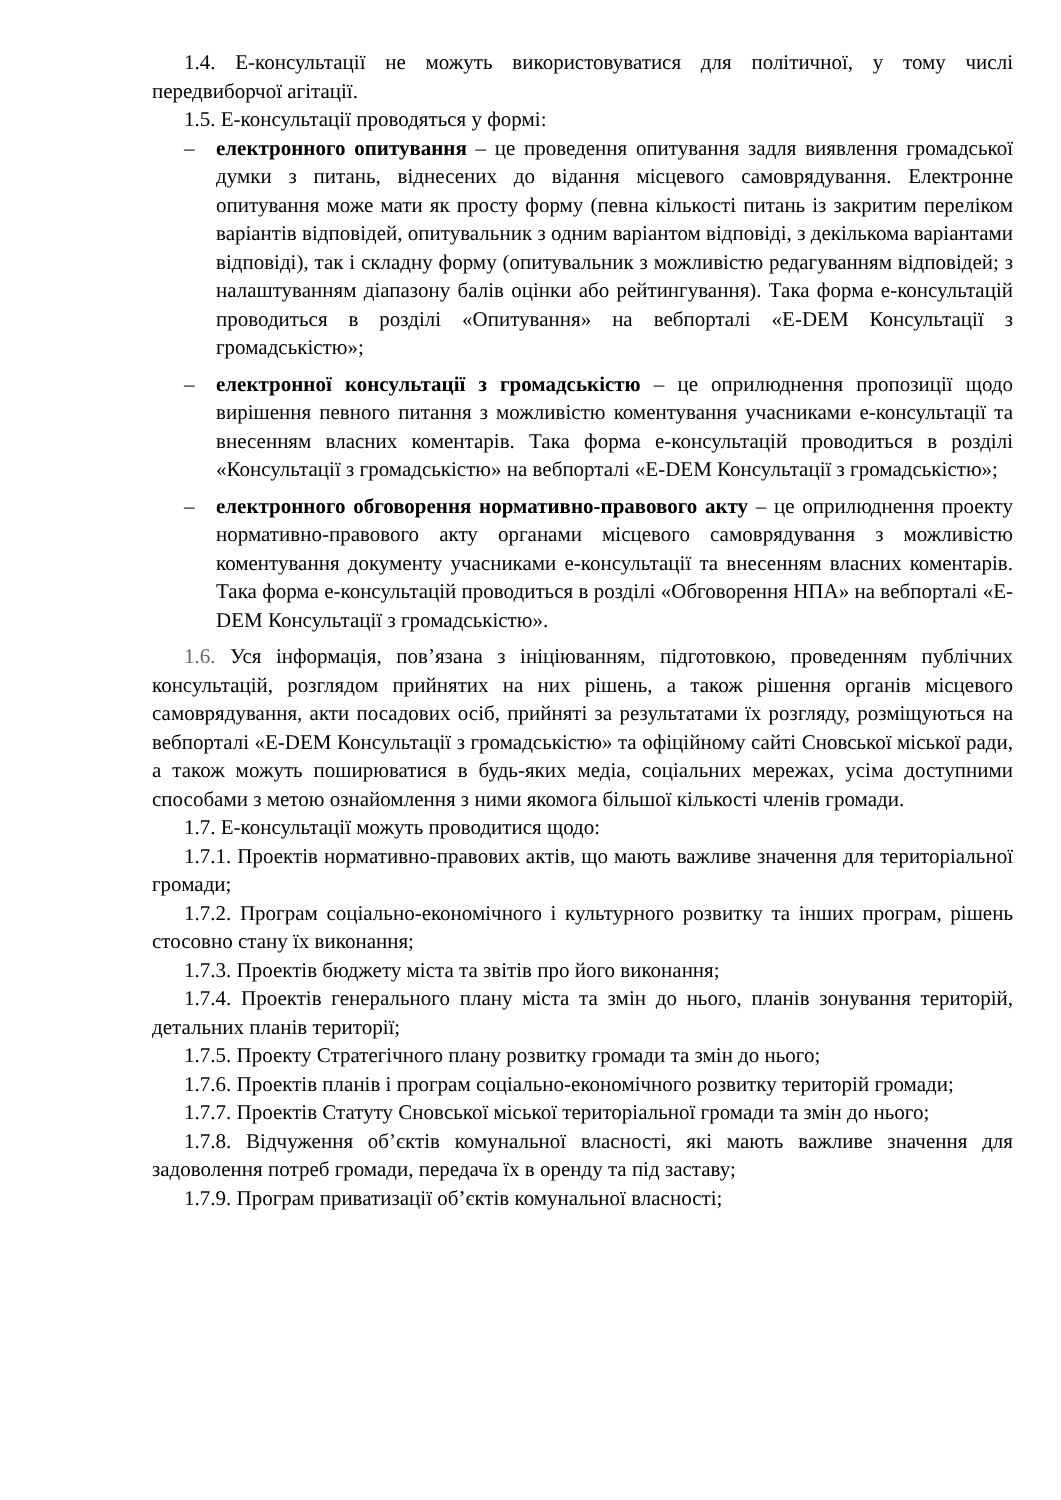1.4. Е-консультації не можуть використовуватися для політичної, у тому числі передвиборчої агітації.
1.5. Е-консультації проводяться у формі:
– електронного опитування – це проведення опитування задля виявлення громадської думки з питань, віднесених до відання місцевого самоврядування. Електронне опитування може мати як просту форму (певна кількості питань із закритим переліком варіантів відповідей, опитувальник з одним варіантом відповіді, з декількома варіантами відповіді), так і складну форму (опитувальник з можливістю редагуванням відповідей; з налаштуванням діапазону балів оцінки або рейтингування). Така форма е-консультацій проводиться в розділі «Опитування» на вебпорталі «E-DEM Консультації з громадськістю»;
– електронної консультації з громадськістю – це оприлюднення пропозиції щодо вирішення певного питання з можливістю коментування учасниками е-консультації та внесенням власних коментарів. Така форма е-консультацій проводиться в розділі «Консультації з громадськістю» на вебпорталі «E-DEM Консультації з громадськістю»;
– електронного обговорення нормативно-правового акту – це оприлюднення проекту нормативно-правового акту органами місцевого самоврядування з можливістю коментування документу учасниками е-консультації та внесенням власних коментарів. Така форма е-консультацій проводиться в розділі «Обговорення НПА» на вебпорталі «E-DEM Консультації з громадськістю».
1.6. Уся інформація, пов’язана з ініціюванням, підготовкою, проведенням публічних консультацій, розглядом прийнятих на них рішень, а також рішення органів місцевого самоврядування, акти посадових осіб, прийняті за результатами їх розгляду, розміщуються на вебпорталі «E-DEM Консультації з громадськістю» та офіційному сайті Сновської міської ради, а також можуть поширюватися в будь-яких медіа, соціальних мережах, усіма доступними способами з метою ознайомлення з ними якомога більшої кількості членів громади.
1.7. Е-консультації можуть проводитися щодо:
1.7.1. Проектів нормативно-правових актів, що мають важливе значення для територіальної громади;
1.7.2. Програм соціально-економічного і культурного розвитку та інших програм, рішень стосовно стану їх виконання;
1.7.3. Проектів бюджету міста та звітів про його виконання;
1.7.4. Проектів генерального плану міста та змін до нього, планів зонування територій, детальних планів території;
1.7.5. Проекту Стратегічного плану розвитку громади та змін до нього;
1.7.6. Проектів планів і програм соціально-економічного розвитку територій громади;
1.7.7. Проектів Статуту Сновської міської територіальної громади та змін до нього;
1.7.8. Відчуження об’єктів комунальної власності, які мають важливе значення для задоволення потреб громади, передача їх в оренду та під заставу;
1.7.9. Програм приватизації об’єктів комунальної власності;